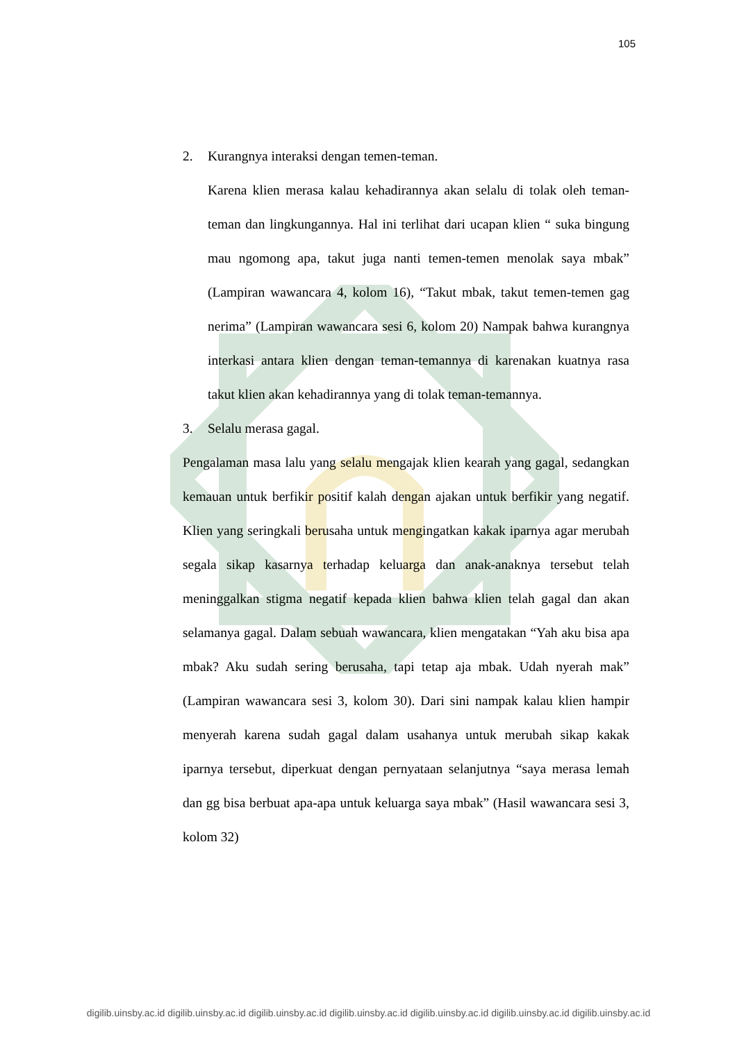105
2. Kurangnya interaksi dengan temen-teman.
Karena klien merasa kalau kehadirannya akan selalu di tolak oleh teman-teman dan lingkungannya. Hal ini terlihat dari ucapan klien “ suka bingung mau ngomong apa, takut juga nanti temen-temen menolak saya mbak” (Lampiran wawancara 4, kolom 16), “Takut mbak, takut temen-temen gag nerima” (Lampiran wawancara sesi 6, kolom 20) Nampak bahwa kurangnya interkasi antara klien dengan teman-temannya di karenakan kuatnya rasa takut klien akan kehadirannya yang di tolak teman-temannya.
3. Selalu merasa gagal.
Pengalaman masa lalu yang selalu mengajak klien kearah yang gagal, sedangkan kemauan untuk berfikir positif kalah dengan ajakan untuk berfikir yang negatif. Klien yang seringkali berusaha untuk mengingatkan kakak iparnya agar merubah segala sikap kasarnya terhadap keluarga dan anak-anaknya tersebut telah meninggalkan stigma negatif kepada klien bahwa klien telah gagal dan akan selamanya gagal. Dalam sebuah wawancara, klien mengatakan “Yah aku bisa apa mbak? Aku sudah sering berusaha, tapi tetap aja mbak. Udah nyerah mak” (Lampiran wawancara sesi 3, kolom 30). Dari sini nampak kalau klien hampir menyerah karena sudah gagal dalam usahanya untuk merubah sikap kakak iparnya tersebut, diperkuat dengan pernyataan selanjutnya “saya merasa lemah dan gg bisa berbuat apa-apa untuk keluarga saya mbak” (Hasil wawancara sesi 3, kolom 32)
digilib.uinsby.ac.id digilib.uinsby.ac.id digilib.uinsby.ac.id digilib.uinsby.ac.id digilib.uinsby.ac.id digilib.uinsby.ac.id digilib.uinsby.ac.id